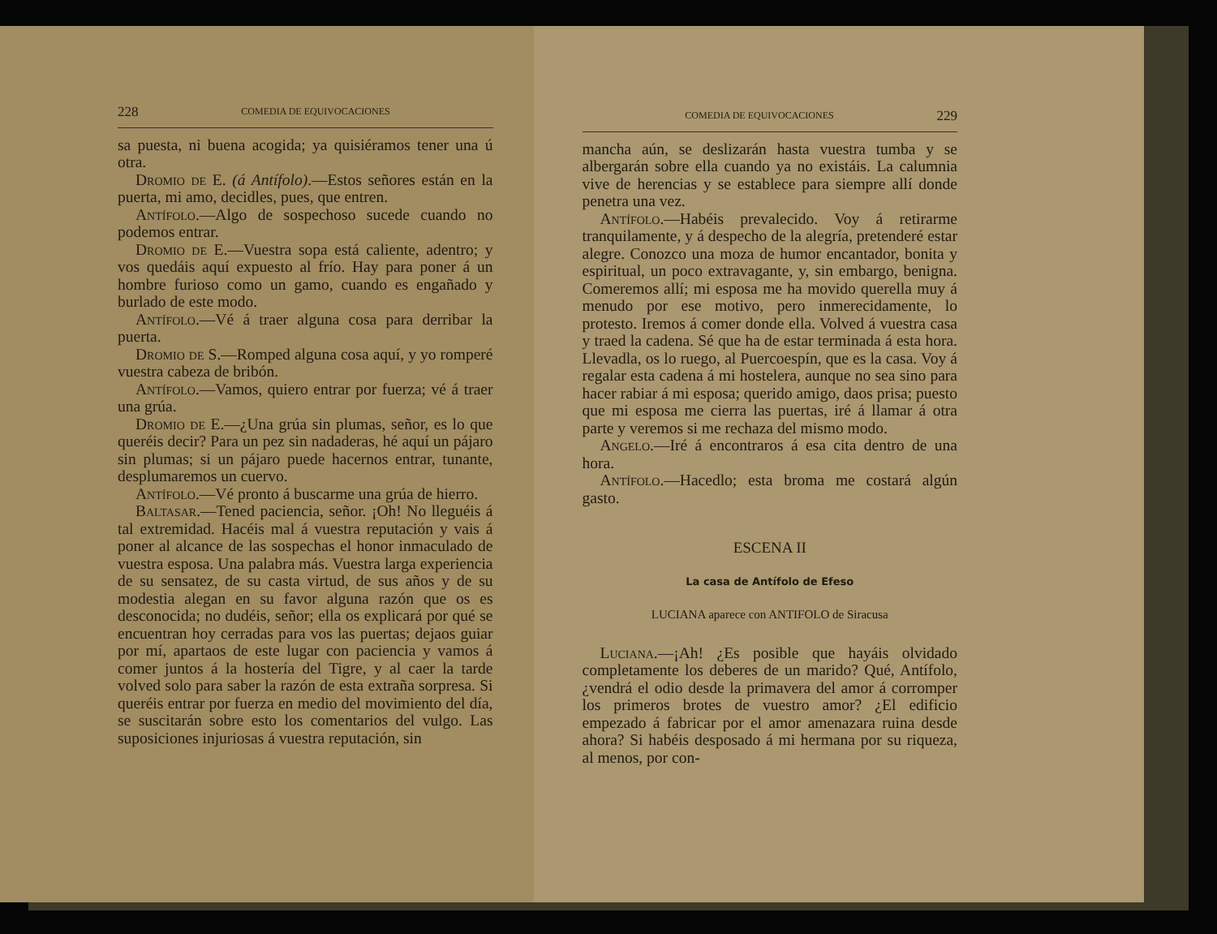228 COMEDIA DE EQUIVOCACIONES
sa puesta, ni buena acogida; ya quisiéramos tener una ú otra.
Dromio de E. (á Antífolo).—Estos señores están en la puerta, mi amo, decidles, pues, que entren.
Antífolo.—Algo de sospechoso sucede cuando no podemos entrar.
Dromio de E.—Vuestra sopa está caliente, adentro; y vos quedáis aquí expuesto al frío. Hay para poner á un hombre furioso como un gamo, cuando es engañado y burlado de este modo.
Antífolo.—Vé á traer alguna cosa para derribar la puerta.
Dromio de S.—Romped alguna cosa aquí, y yo romperé vuestra cabeza de bribón.
Antífolo.—Vamos, quiero entrar por fuerza; vé á traer una grúa.
Dromio de E.—¿Una grúa sin plumas, señor, es lo que queréis decir? Para un pez sin nadaderas, hé aquí un pájaro sin plumas; si un pájaro puede hacernos entrar, tunante, desplumaremos un cuervo.
Antífolo.—Vé pronto á buscarme una grúa de hierro.
Baltasar.—Tened paciencia, señor. ¡Oh! No lleguéis á tal extremidad. Hacéis mal á vuestra reputación y vais á poner al alcance de las sospechas el honor inmaculado de vuestra esposa. Una palabra más. Vuestra larga experiencia de su sensatez, de su casta virtud, de sus años y de su modestia alegan en su favor alguna razón que os es desconocida; no dudéis, señor; ella os explicará por qué se encuentran hoy cerradas para vos las puertas; dejaos guiar por mí, apartaos de este lugar con paciencia y vamos á comer juntos á la hostería del Tigre, y al caer la tarde volved solo para saber la razón de esta extraña sorpresa. Si queréis entrar por fuerza en medio del movimiento del día, se suscitarán sobre esto los comentarios del vulgo. Las suposiciones injuriosas á vuestra reputación, sin
COMEDIA DE EQUIVOCACIONES 229
mancha aún, se deslizarán hasta vuestra tumba y se albergarán sobre ella cuando ya no existáis. La calumnia vive de herencias y se establece para siempre allí donde penetra una vez.
Antífolo.—Habéis prevalecido. Voy á retirarme tranquilamente, y á despecho de la alegría, pretenderé estar alegre. Conozco una moza de humor encantador, bonita y espiritual, un poco extravagante, y, sin embargo, benigna. Comeremos allí; mi esposa me ha movido querella muy á menudo por ese motivo, pero inmerecidamente, lo protesto. Iremos á comer donde ella. Volved á vuestra casa y traed la cadena. Sé que ha de estar terminada á esta hora. Llevadla, os lo ruego, al Puercoespín, que es la casa. Voy á regalar esta cadena á mi hostelera, aunque no sea sino para hacer rabiar á mi esposa; querido amigo, daos prisa; puesto que mi esposa me cierra las puertas, iré á llamar á otra parte y veremos si me rechaza del mismo modo.
Angelo.—Iré á encontraros á esa cita dentro de una hora.
Antífolo.—Hacedlo; esta broma me costará algún gasto.
ESCENA II
La casa de Antífolo de Efeso
LUCIANA aparece con ANTIFOLO de Siracusa
Luciana.—¡Ah! ¿Es posible que hayáis olvidado completamente los deberes de un marido? Qué, Antífolo, ¿vendrá el odio desde la primavera del amor á corromper los primeros brotes de vuestro amor? ¿El edificio empezado á fabricar por el amor amenazara ruina desde ahora? Si habéis desposado á mi hermana por su riqueza, al menos, por con-